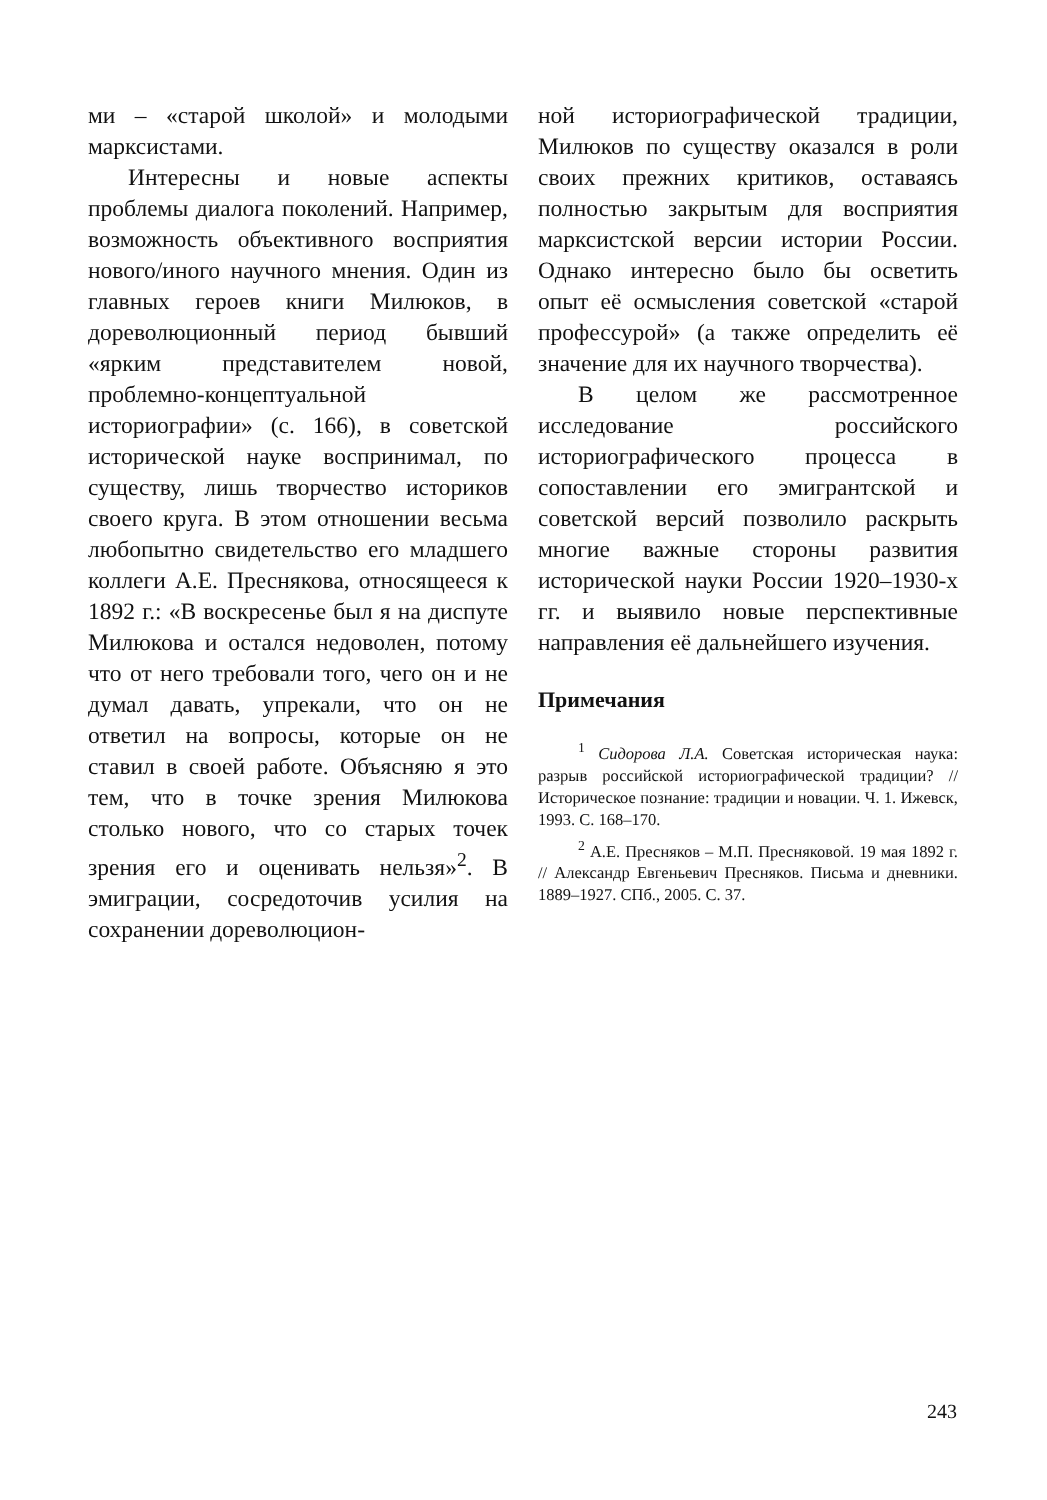ми – «старой школой» и молодыми марксистами.
Интересны и новые аспекты проблемы диалога поколений. Например, возможность объективного восприятия нового/иного научного мнения. Один из главных героев книги Милюков, в дореволюционный период бывший «ярким представителем новой, проблемно-концептуальной историографии» (с. 166), в советской исторической науке воспринимал, по существу, лишь творчество историков своего круга. В этом отношении весьма любопытно свидетельство его младшего коллеги А.Е. Преснякова, относящееся к 1892 г.: «В воскресенье был я на диспуте Милюкова и остался недоволен, потому что от него требовали того, чего он и не думал давать, упрекали, что он не ответил на вопросы, которые он не ставил в своей работе. Объясняю я это тем, что в точке зрения Милюкова столько нового, что со старых точек зрения его и оценивать нельзя»<sup>2</sup>. В эмиграции, сосредоточив усилия на сохранении дореволюцион-
ной историографической традиции, Милюков по существу оказался в роли своих прежних критиков, оставаясь полностью закрытым для восприятия марксистской версии истории России. Однако интересно было бы осветить опыт её осмысления советской «старой профессурой» (а также определить её значение для их научного творчества).
В целом же рассмотренное исследование российского историографического процесса в сопоставлении его эмигрантской и советской версий позволило раскрыть многие важные стороны развития исторической науки России 1920–1930-х гг. и выявило новые перспективные направления её дальнейшего изучения.
Примечания
<sup>1</sup> Сидорова Л.А. Советская историческая наука: разрыв российской историографической традиции? // Историческое познание: традиции и новации. Ч. 1. Ижевск, 1993. С. 168–170.
<sup>2</sup> А.Е. Пресняков – М.П. Пресняковой. 19 мая 1892 г. // Александр Евгеньевич Пресняков. Письма и дневники. 1889–1927. СПб., 2005. С. 37.
243